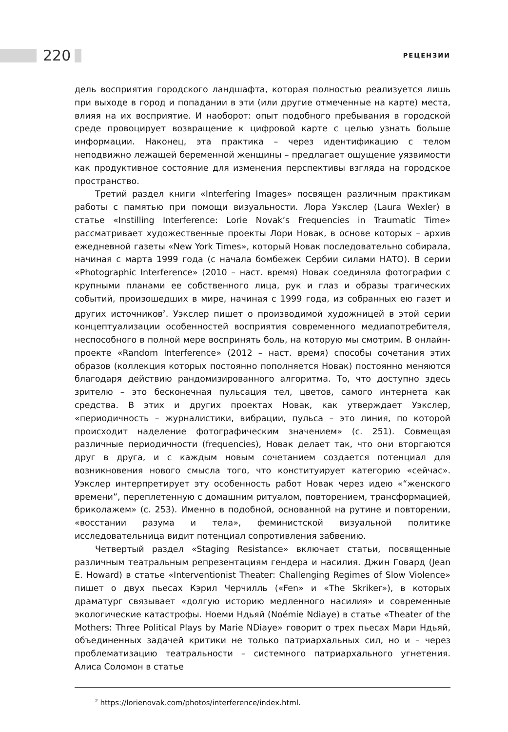220 РЕЦЕНЗИИ
дель восприятия городского ландшафта, которая полностью реализуется лишь при выходе в город и попадании в эти (или другие отмеченные на карте) места, влияя на их восприятие. И наоборот: опыт подобного пребывания в городской среде провоцирует возвращение к цифровой карте с целью узнать больше информации. Наконец, эта практика – через идентификацию с телом неподвижно лежащей беременной женщины – предлагает ощущение уязвимости как продуктивное состояние для изменения перспективы взгляда на городское пространство.
Третий раздел книги «Interfering Images» посвящен различным практикам работы с памятью при помощи визуальности. Лора Уэкслер (Laura Wexler) в статье «Instilling Interference: Lorie Novak’s Frequencies in Traumatic Time» рассматривает художественные проекты Лори Новак, в основе которых – архив ежедневной газеты «New York Times», который Новак последовательно собирала, начиная с марта 1999 года (с начала бомбежек Сербии силами НАТО). В серии «Photographic Interference» (2010 – наст. время) Новак соединяла фотографии с крупными планами ее собственного лица, рук и глаз и образы трагических событий, произошедших в мире, начиная с 1999 года, из собранных ею газет и других источников<sup>2</sup>. Уэкслер пишет о производимой художницей в этой серии концептуализации особенностей восприятия современного медиапотребителя, неспособного в полной мере воспринять боль, на которую мы смотрим. В онлайн-проекте «Random Interference» (2012 – наст. время) способы сочетания этих образов (коллекция которых постоянно пополняется Новак) постоянно меняются благодаря действию рандомизированного алгоритма. То, что доступно здесь зрителю – это бесконечная пульсация тел, цветов, самого интернета как средства. В этих и других проектах Новак, как утверждает Уэкслер, «периодичность – журналистики, вибрации, пульса – это линия, по которой происходит наделение фотографическим значением» (с. 251). Совмещая различные периодичности (frequencies), Новак делает так, что они вторгаются друг в друга, и с каждым новым сочетанием создается потенциал для возникновения нового смысла того, что конституирует категорию «сейчас». Уэкслер интерпретирует эту особенность работ Новак через идею «“женского времени”, переплетенную с домашним ритуалом, повторением, трансформацией, бриколажем» (с. 253). Именно в подобной, основанной на рутине и повторении, «восстании разума и тела», феминистской визуальной политике исследовательница видит потенциал сопротивления забвению.
Четвертый раздел «Staging Resistance» включает статьи, посвященные различным театральным репрезентациям гендера и насилия. Джин Говард (Jean E. Howard) в статье «Interventionist Theater: Challenging Regimes of Slow Violence» пишет о двух пьесах Кэрил Черчилль («Fen» и «The Skriker»), в которых драматург связывает «долгую историю медленного насилия» и современные экологические катастрофы. Ноеми Ндьяй (Noémie Ndiaye) в статье «Theater of the Mothers: Three Political Plays by Marie NDiaye» говорит о трех пьесах Мари Ндьяй, объединенных задачей критики не только патриархальных сил, но и – через проблематизацию театральности – системного патриархального угнетения. Алиса Соломон в статье
<sup>2</sup> https://lorienovak.com/photos/interference/index.html.